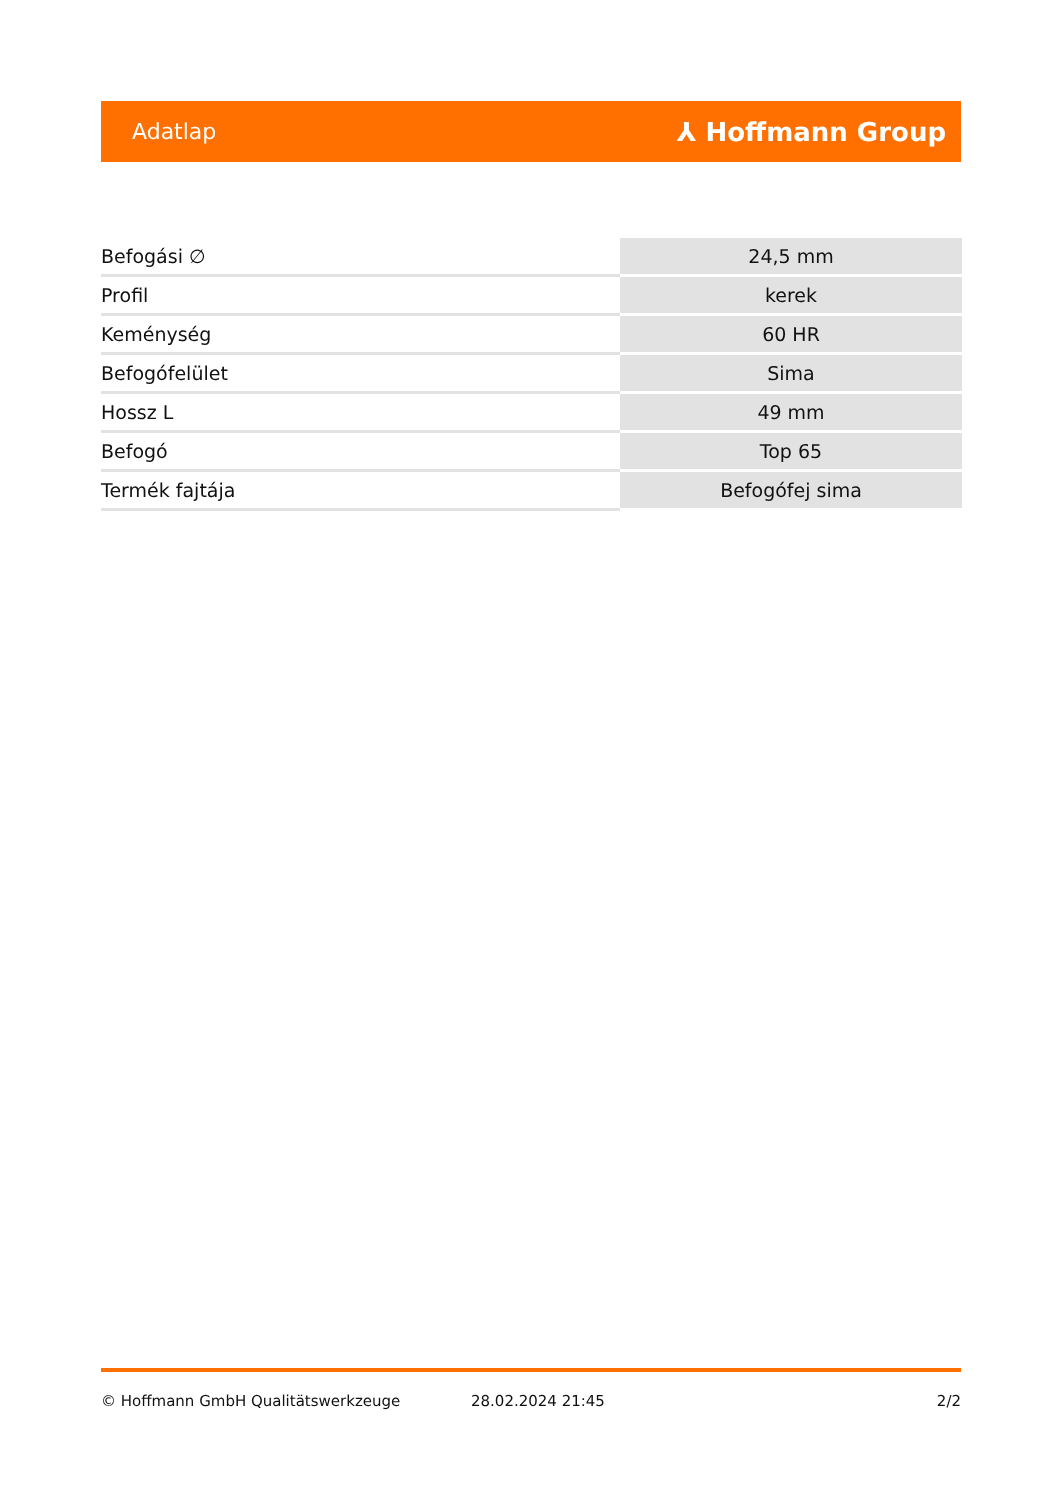Adatlap ⅄ Hoffmann Group
| Befogási ∅ | 24,5 mm |
| Profil | kerek |
| Keménység | 60 HR |
| Befogófelület | Sima |
| Hossz L | 49 mm |
| Befogó | Top 65 |
| Termék fajtája | Befogófej sima |
© Hoffmann GmbH Qualitätswerkzeuge 28.02.2024 21:45 2/2